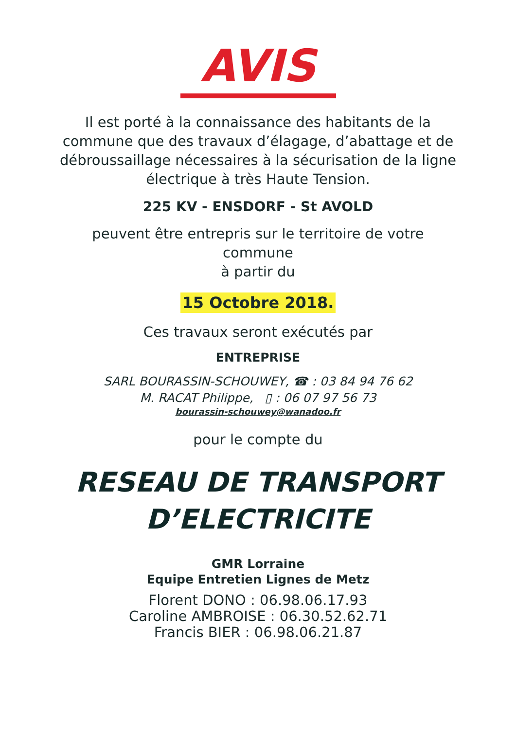AVIS
Il est porté à la connaissance des habitants de la
commune que des travaux d’élagage, d’abattage et de
débroussaillage nécessaires à la sécurisation de la ligne
électrique à très Haute Tension.
225 KV - ENSDORF - St AVOLD
peuvent être entrepris sur le territoire de votre
commune
à partir du
15 Octobre 2018.
Ces travaux seront exécutés par
ENTREPRISE
SARL BOURASSIN-SCHOUWEY, ☎ : 03 84 94 76 62
M. RACAT Philippe, ▯ : 06 07 97 56 73
bourassin-schouwey@wanadoo.fr
pour le compte du
RESEAU DE TRANSPORT
D’ELECTRICITE
GMR Lorraine
Equipe Entretien Lignes de Metz
Florent DONO : 06.98.06.17.93
Caroline AMBROISE : 06.30.52.62.71
Francis BIER : 06.98.06.21.87